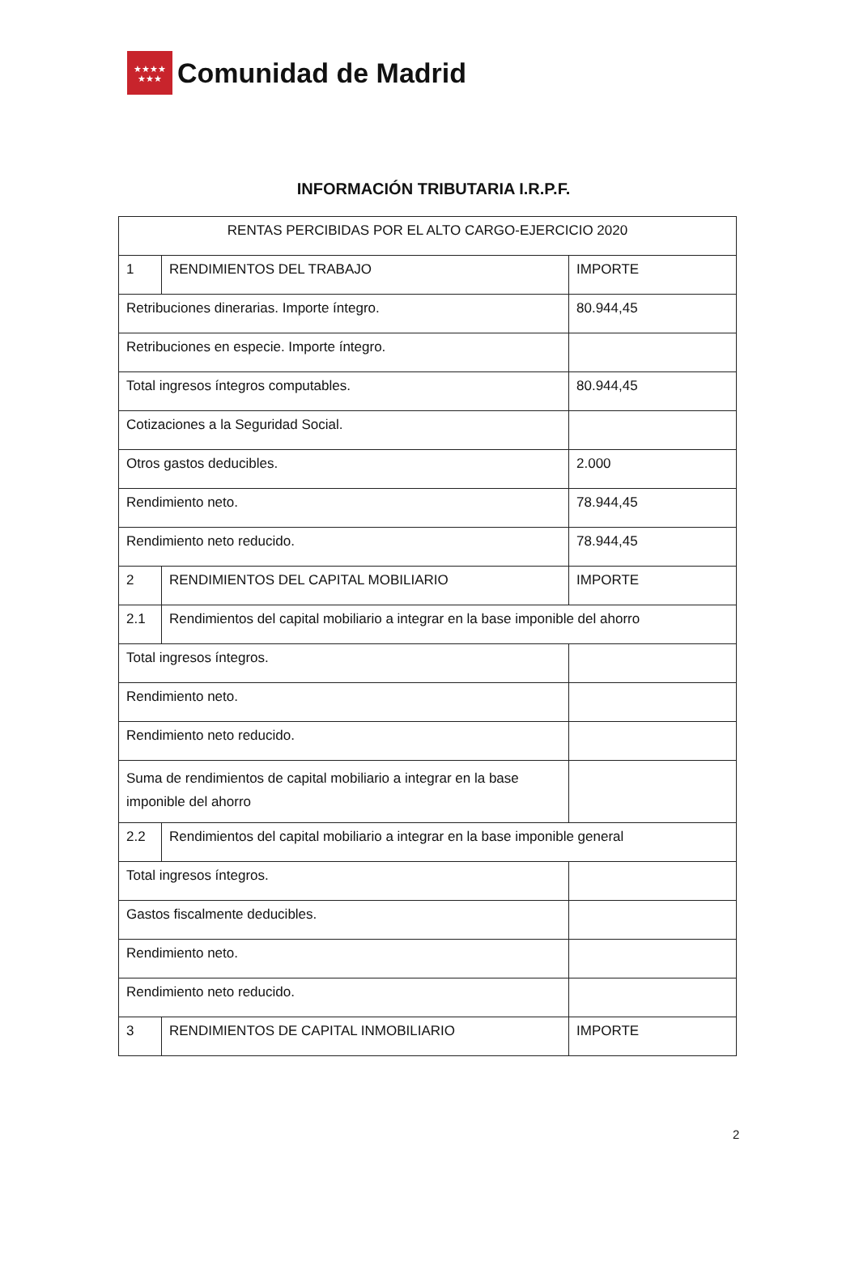★★★★
★★★
Comunidad de Madrid
INFORMACIÓN TRIBUTARIA I.R.P.F.
| RENTAS PERCIBIDAS POR EL ALTO CARGO-EJERCICIO 2020 | | |
| 1 | RENDIMIENTOS DEL TRABAJO | IMPORTE |
| Retribuciones dinerarias. Importe íntegro. | | 80.944,45 |
| Retribuciones en especie. Importe íntegro. | | |
| Total ingresos íntegros computables. | | 80.944,45 |
| Cotizaciones a la Seguridad Social. | | |
| Otros gastos deducibles. | | 2.000 |
| Rendimiento neto. | | 78.944,45 |
| Rendimiento neto reducido. | | 78.944,45 |
| 2 | RENDIMIENTOS DEL CAPITAL MOBILIARIO | IMPORTE |
| 2.1 | Rendimientos del capital mobiliario a integrar en la base imponible del ahorro | |
| Total ingresos íntegros. | | |
| Rendimiento neto. | | |
| Rendimiento neto reducido. | | |
| Suma de rendimientos de capital mobiliario a integrar en la base imponible del ahorro | | |
| 2.2 | Rendimientos del capital mobiliario a integrar en la base imponible general | |
| Total ingresos íntegros. | | |
| Gastos fiscalmente deducibles. | | |
| Rendimiento neto. | | |
| Rendimiento neto reducido. | | |
| 3 | RENDIMIENTOS DE CAPITAL INMOBILIARIO | IMPORTE |
2